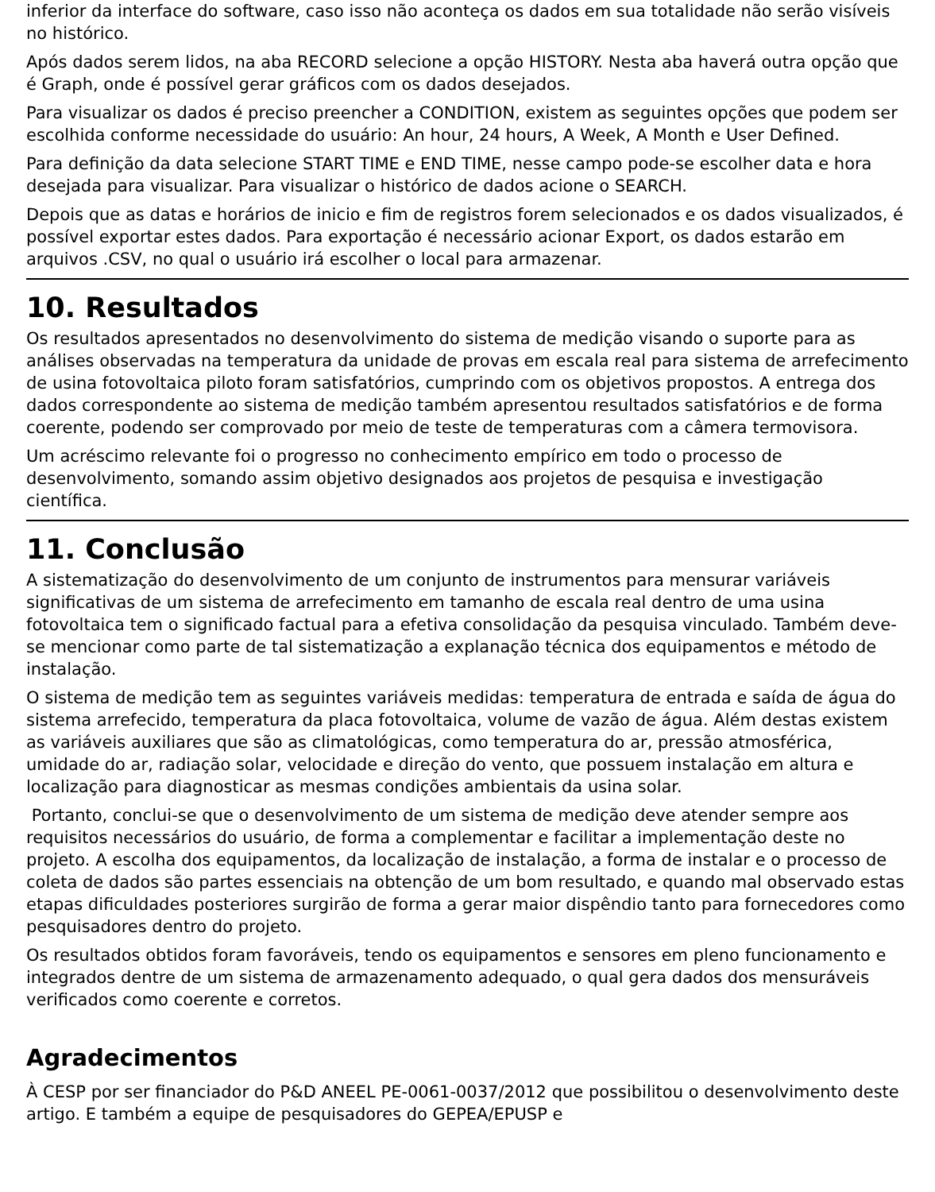inferior da interface do software, caso isso não aconteça os dados em sua totalidade não serão visíveis no histórico.
Após dados serem lidos, na aba RECORD selecione a opção HISTORY. Nesta aba haverá outra opção que é Graph, onde é possível gerar gráficos com os dados desejados.
Para visualizar os dados é preciso preencher a CONDITION, existem as seguintes opções que podem ser escolhida conforme necessidade do usuário: An hour, 24 hours, A Week, A Month e User Defined.
Para definição da data selecione START TIME e END TIME, nesse campo pode-se escolher data e hora desejada para visualizar. Para visualizar o histórico de dados acione o SEARCH.
Depois que as datas e horários de inicio e fim de registros forem selecionados e os dados visualizados, é possível exportar estes dados. Para exportação é necessário acionar Export, os dados estarão em arquivos .CSV, no qual o usuário irá escolher o local para armazenar.
10. Resultados
Os resultados apresentados no desenvolvimento do sistema de medição visando o suporte para as análises observadas na temperatura da unidade de provas em escala real para sistema de arrefecimento de usina fotovoltaica piloto foram satisfatórios, cumprindo com os objetivos propostos. A entrega dos dados correspondente ao sistema de medição também apresentou resultados satisfatórios e de forma coerente, podendo ser comprovado por meio de teste de temperaturas com a câmera termovisora.
Um acréscimo relevante foi o progresso no conhecimento empírico em todo o processo de desenvolvimento, somando assim objetivo designados aos projetos de pesquisa e investigação científica.
11. Conclusão
A sistematização do desenvolvimento de um conjunto de instrumentos para mensurar variáveis significativas de um sistema de arrefecimento em tamanho de escala real dentro de uma usina fotovoltaica tem o significado factual para a efetiva consolidação da pesquisa vinculado. Também deve-se mencionar como parte de tal sistematização a explanação técnica dos equipamentos e método de instalação.
O sistema de medição tem as seguintes variáveis medidas: temperatura de entrada e saída de água do sistema arrefecido, temperatura da placa fotovoltaica, volume de vazão de água. Além destas existem as variáveis auxiliares que são as climatológicas, como temperatura do ar, pressão atmosférica, umidade do ar, radiação solar, velocidade e direção do vento, que possuem instalação em altura e localização para diagnosticar as mesmas condições ambientais da usina solar.
Portanto, conclui-se que o desenvolvimento de um sistema de medição deve atender sempre aos requisitos necessários do usuário, de forma a complementar e facilitar a implementação deste no projeto. A escolha dos equipamentos, da localização de instalação, a forma de instalar e o processo de coleta de dados são partes essenciais na obtenção de um bom resultado, e quando mal observado estas etapas dificuldades posteriores surgirão de forma a gerar maior dispêndio tanto para fornecedores como pesquisadores dentro do projeto.
Os resultados obtidos foram favoráveis, tendo os equipamentos e sensores em pleno funcionamento e integrados dentre de um sistema de armazenamento adequado, o qual gera dados dos mensuráveis verificados como coerente e corretos.
Agradecimentos
À CESP por ser financiador do P&D ANEEL PE-0061-0037/2012 que possibilitou o desenvolvimento deste artigo. E também a equipe de pesquisadores do GEPEA/EPUSP e